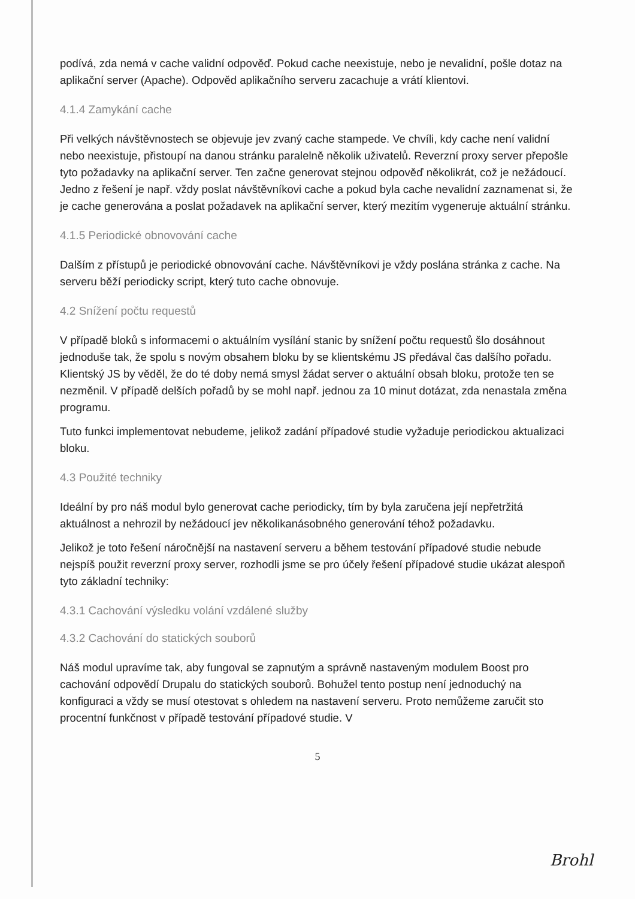podívá, zda nemá v cache validní odpověď. Pokud cache neexistuje, nebo je nevalidní, pošle dotaz na aplikační server (Apache). Odpověd aplikačního serveru zacachuje a vrátí klientovi.
4.1.4 Zamykání cache
Při velkých návštěvnostech se objevuje jev zvaný cache stampede. Ve chvíli, kdy cache není validní nebo neexistuje, přistoupí na danou stránku paralelně několik uživatelů. Reverzní proxy server přepošle tyto požadavky na aplikační server. Ten začne generovat stejnou odpověď několikrát, což je nežádoucí. Jedno z řešení je např. vždy poslat návštěvníkovi cache a pokud byla cache nevalidní zaznamenat si, že je cache generována a poslat požadavek na aplikační server, který mezitím vygeneruje aktuální stránku.
4.1.5 Periodické obnovování cache
Dalším z přístupů je periodické obnovování cache. Návštěvníkovi je vždy poslána stránka z cache. Na serveru běží periodicky script, který tuto cache obnovuje.
4.2 Snížení počtu requestů
V případě bloků s informacemi o aktuálním vysílání stanic by snížení počtu requestů šlo dosáhnout jednoduše tak, že spolu s novým obsahem bloku by se klientskému JS předával čas dalšího pořadu. Klientský JS by věděl, že do té doby nemá smysl žádat server o aktuální obsah bloku, protože ten se nezměnil. V případě delších pořadů by se mohl např. jednou za 10 minut dotázat, zda nenastala změna programu.
Tuto funkci implementovat nebudeme, jelikož zadání případové studie vyžaduje periodickou aktualizaci bloku.
4.3 Použité techniky
Ideální by pro náš modul bylo generovat cache periodicky, tím by byla zaručena její nepřetržitá aktuálnost a nehrozil by nežádoucí jev několikanásobného generování téhož požadavku.
Jelikož je toto řešení náročnější na nastavení serveru a během testování případové studie nebude nejspíš použit reverzní proxy server, rozhodli jsme se pro účely řešení případové studie ukázat alespoň tyto základní techniky:
4.3.1 Cachování výsledku volání vzdálené služby
4.3.2 Cachování do statických souborů
Náš modul upravíme tak, aby fungoval se zapnutým a správně nastaveným modulem Boost pro cachování odpovědí Drupalu do statických souborů. Bohužel tento postup není jednoduchý na konfiguraci a vždy se musí otestovat s ohledem na nastavení serveru. Proto nemůžeme zaručit sto procentní funkčnost v případě testování případové studie. V
5
Brohl